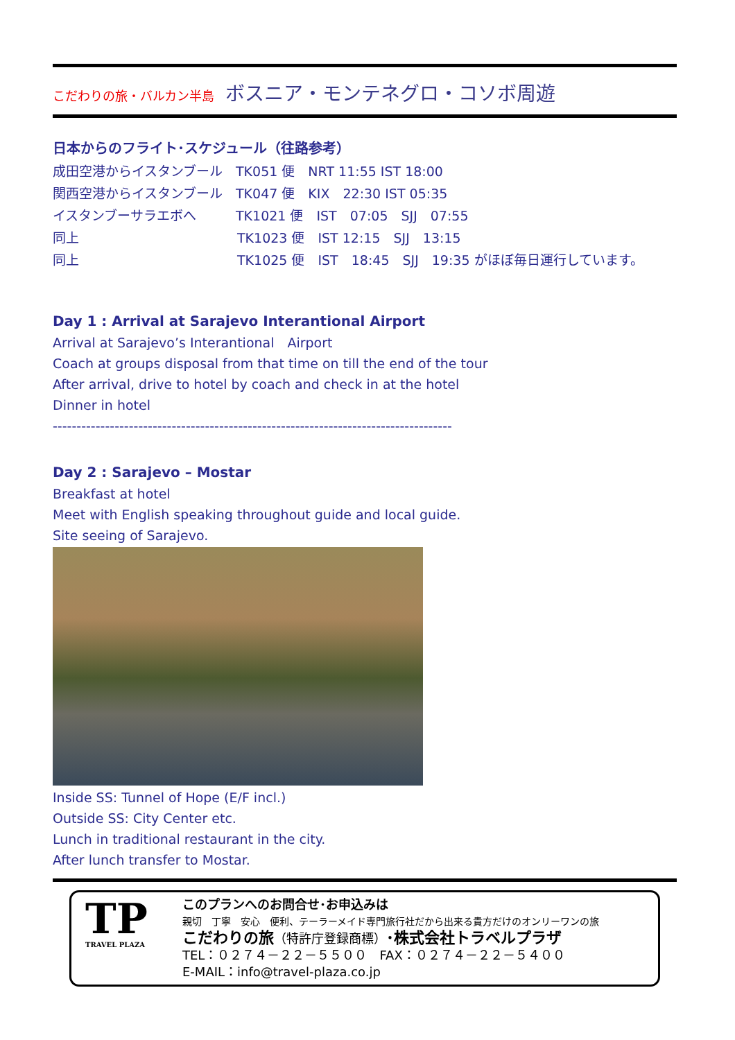こだわりの旅・バルカン半島 ボスニア・モンテネグロ・コソボ周遊
日本からのフライト･スケジュール（往路参考）
成田空港からイスタンブール　TK051 便　NRT 11:55 IST 18:00
関西空港からイスタンブール　TK047 便　KIX　22:30 IST 05:35
イスタンブーサラエボへ　　　TK1021 便　IST　07:05　SJJ　07:55
同上　　　　　　　　　　　　TK1023 便　IST 12:15　SJJ　13:15
同上　　　　　　　　　　　　TK1025 便　IST　18:45　SJJ　19:35 がほぼ毎日運行しています。
Day 1 : Arrival at Sarajevo Interantional Airport
Arrival at Sarajevo’s Interantional　Airport
Coach at groups disposal from that time on till the end of the tour
After arrival, drive to hotel by coach and check in at the hotel
Dinner in hotel
------------------------------------------------------------------------------------
Day 2 : Sarajevo – Mostar
Breakfast at hotel
Meet with English speaking throughout guide and local guide.
Site seeing of Sarajevo.
Inside SS: Tunnel of Hope (E/F incl.)
Outside SS: City Center etc.
Lunch in traditional restaurant in the city.
After lunch transfer to Mostar.
TP
TRAVEL PLAZA
このプランへのお問合せ･お申込みは
親切　丁寧　安心　便利、テーラーメイド専門旅行社だから出来る貴方だけのオンリーワンの旅
こだわりの旅（特許庁登録商標）･株式会社トラベルプラザ
TEL：０２７４－２２－５５００　FAX：０２７４－２２－５４００
E-MAIL：info@travel-plaza.co.jp